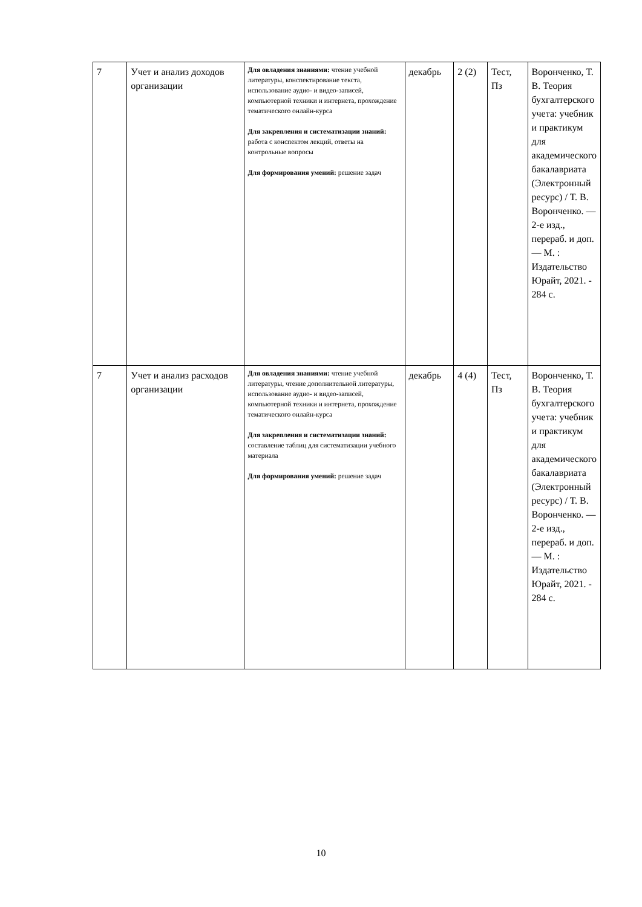| 7 | Учет и анализ доходов организации | Для овладения знаниями: чтение учебной литературы, конспектирование текста, использование аудио- и видео-записей, компьютерной техники и интернета, прохождение тематического онлайн-курса Для закрепления и систематизации знаний: работа с конспектом лекций, ответы на контрольные вопросы Для формирования умений: решение задач | декабрь | 2 (2) | Тест, Пз | Воронченко, Т. В. Теория бухгалтерского учета: учебник и практикум для академического бакалавриата (Электронный ресурс) / Т. В. Воронченко. — 2-е изд., перераб. и доп. — М. : Издательство Юрайт, 2021. - 284 с. |
| 7 | Учет и анализ расходов организации | Для овладения знаниями: чтение учебной литературы, чтение дополнительной литературы, использование аудио- и видео-записей, компьютерной техники и интернета, прохождение тематического онлайн-курса Для закрепления и систематизации знаний: составление таблиц для систематизации учебного материала Для формирования умений: решение задач | декабрь | 4 (4) | Тест, Пз | Воронченко, Т. В. Теория бухгалтерского учета: учебник и практикум для академического бакалавриата (Электронный ресурс) / Т. В. Воронченко. — 2-е изд., перераб. и доп. — М. : Издательство Юрайт, 2021. - 284 с. |
10